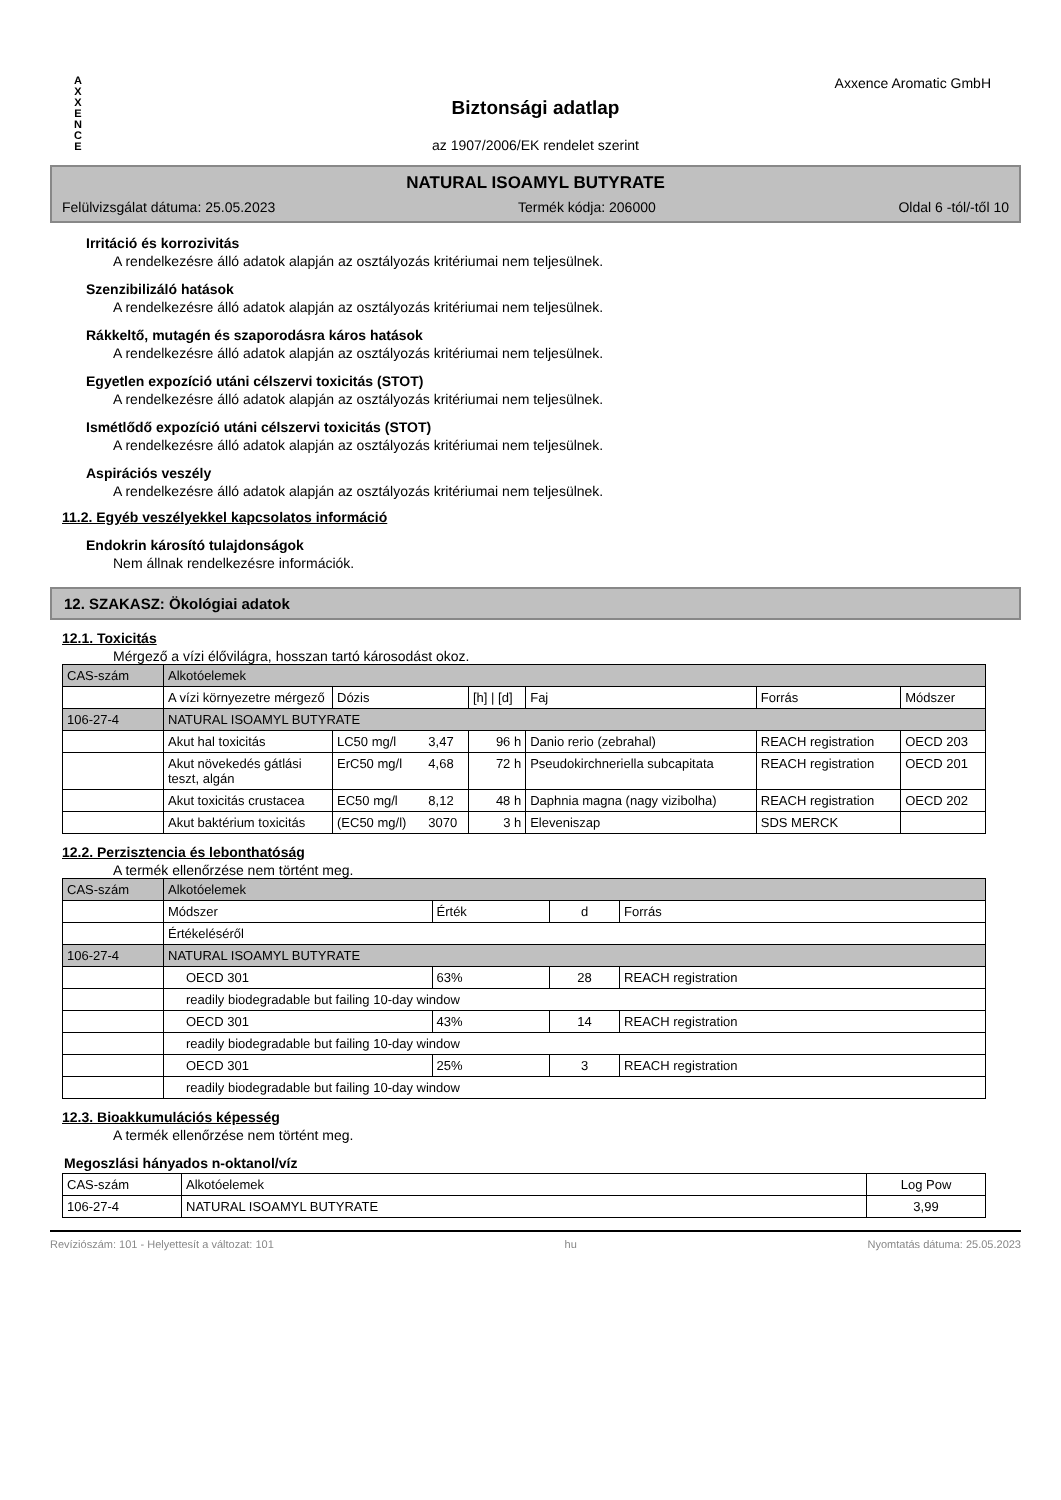A X X E N C E
Axxence Aromatic GmbH
Biztonsági adatlap
az 1907/2006/EK rendelet szerint
NATURAL ISOAMYL BUTYRATE
Felülvizsgálat dátuma: 25.05.2023 Termék kódja: 206000 Oldal 6 -tól/-től 10
Irritáció és korrozivitás
A rendelkezésre álló adatok alapján az osztályozás kritériumai nem teljesülnek.
Szenzibilizáló hatások
A rendelkezésre álló adatok alapján az osztályozás kritériumai nem teljesülnek.
Rákkeltő, mutagén és szaporodásra káros hatások
A rendelkezésre álló adatok alapján az osztályozás kritériumai nem teljesülnek.
Egyetlen expozíció utáni célszervi toxicitás (STOT)
A rendelkezésre álló adatok alapján az osztályozás kritériumai nem teljesülnek.
Ismétlődő expozíció utáni célszervi toxicitás (STOT)
A rendelkezésre álló adatok alapján az osztályozás kritériumai nem teljesülnek.
Aspirációs veszély
A rendelkezésre álló adatok alapján az osztályozás kritériumai nem teljesülnek.
11.2. Egyéb veszélyekkel kapcsolatos információ
Endokrin károsító tulajdonságok
Nem állnak rendelkezésre információk.
12. SZAKASZ: Ökológiai adatok
12.1. Toxicitás
Mérgező a vízi élővilágra, hosszan tartó károsodást okoz.
| CAS-szám | Alkotóelemek | | | | | | |
| --- | --- | --- | --- | --- | --- | --- | --- |
| | A vízi környezetre mérgező | Dózis | | [h] / [d] | Faj | Forrás | Módszer |
| 106-27-4 | NATURAL ISOAMYL BUTYRATE | | | | | | |
| | Akut hal toxicitás | LC50 mg/l | 3,47 | 96 h | Danio rerio (zebrahal) | REACH registration | OECD 203 |
| | Akut növekedés gátlási teszt, algán | ErC50 mg/l | 4,68 | 72 h | Pseudokirchneriella subcapitata | REACH registration | OECD 201 |
| | Akut toxicitás crustacea | EC50 mg/l | 8,12 | 48 h | Daphnia magna (nagy vizibolha) | REACH registration | OECD 202 |
| | Akut baktérium toxicitás | (EC50 mg/l) | 3070 | 3 h | Eleveniszap | SDS MERCK | |
12.2. Perzisztencia és lebonthatóság
A termék ellenőrzése nem történt meg.
| CAS-szám | Alkotóelemek | | | |
| --- | --- | --- | --- | --- |
| | Módszer | Érték | d | Forrás |
| | Értékeléséről | | | |
| 106-27-4 | NATURAL ISOAMYL BUTYRATE | | | |
| | OECD 301 | 63% | 28 | REACH registration |
| | readily biodegradable but failing 10-day window | | | |
| | OECD 301 | 43% | 14 | REACH registration |
| | readily biodegradable but failing 10-day window | | | |
| | OECD 301 | 25% | 3 | REACH registration |
| | readily biodegradable but failing 10-day window | | | |
12.3. Bioakkumulációs képesség
A termék ellenőrzése nem történt meg.
Megoszlási hányados n-oktanol/víz
| CAS-szám | Alkotóelemek | Log Pow |
| --- | --- | --- |
| 106-27-4 | NATURAL ISOAMYL BUTYRATE | 3,99 |
Revíziószám: 101 - Helyettesít a változat: 101 hu Nyomtatás dátuma: 25.05.2023